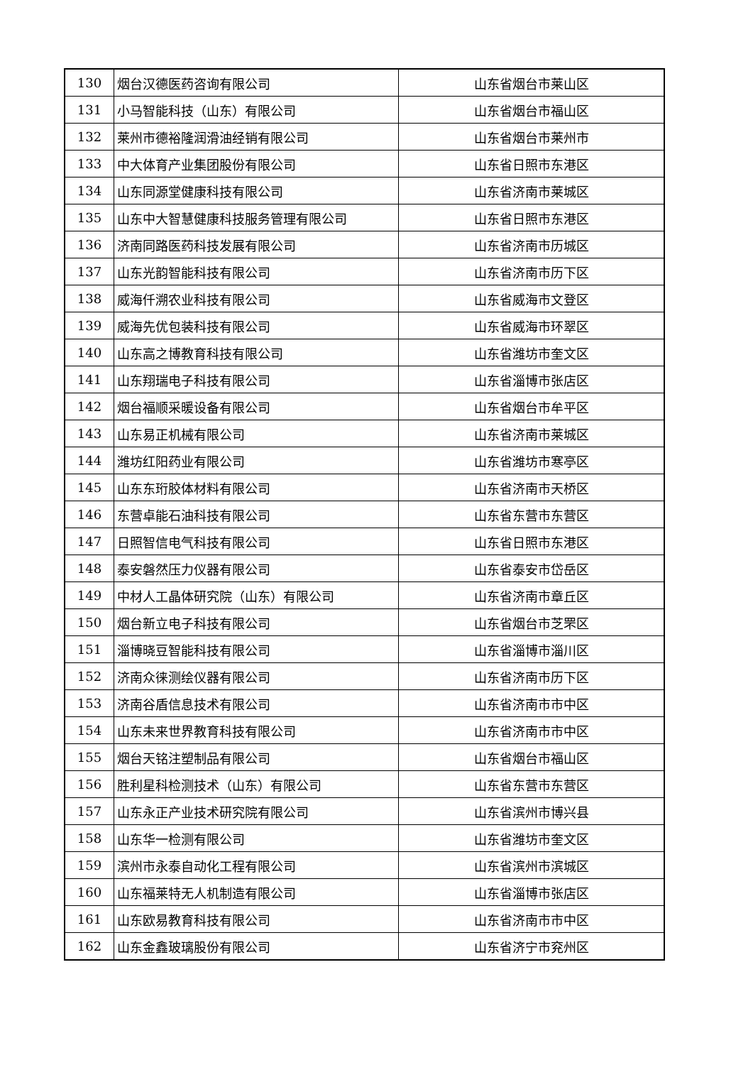| 130 | 烟台汉德医药咨询有限公司 | 山东省烟台市莱山区 |
| 131 | 小马智能科技（山东）有限公司 | 山东省烟台市福山区 |
| 132 | 莱州市德裕隆润滑油经销有限公司 | 山东省烟台市莱州市 |
| 133 | 中大体育产业集团股份有限公司 | 山东省日照市东港区 |
| 134 | 山东同源堂健康科技有限公司 | 山东省济南市莱城区 |
| 135 | 山东中大智慧健康科技服务管理有限公司 | 山东省日照市东港区 |
| 136 | 济南同路医药科技发展有限公司 | 山东省济南市历城区 |
| 137 | 山东光韵智能科技有限公司 | 山东省济南市历下区 |
| 138 | 威海仟溯农业科技有限公司 | 山东省威海市文登区 |
| 139 | 威海先优包装科技有限公司 | 山东省威海市环翠区 |
| 140 | 山东高之博教育科技有限公司 | 山东省潍坊市奎文区 |
| 141 | 山东翔瑞电子科技有限公司 | 山东省淄博市张店区 |
| 142 | 烟台福顺采暖设备有限公司 | 山东省烟台市牟平区 |
| 143 | 山东易正机械有限公司 | 山东省济南市莱城区 |
| 144 | 潍坊红阳药业有限公司 | 山东省潍坊市寒亭区 |
| 145 | 山东东珩胶体材料有限公司 | 山东省济南市天桥区 |
| 146 | 东营卓能石油科技有限公司 | 山东省东营市东营区 |
| 147 | 日照智信电气科技有限公司 | 山东省日照市东港区 |
| 148 | 泰安磐然压力仪器有限公司 | 山东省泰安市岱岳区 |
| 149 | 中材人工晶体研究院（山东）有限公司 | 山东省济南市章丘区 |
| 150 | 烟台新立电子科技有限公司 | 山东省烟台市芝罘区 |
| 151 | 淄博晓豆智能科技有限公司 | 山东省淄博市淄川区 |
| 152 | 济南众徕测绘仪器有限公司 | 山东省济南市历下区 |
| 153 | 济南谷盾信息技术有限公司 | 山东省济南市市中区 |
| 154 | 山东未来世界教育科技有限公司 | 山东省济南市市中区 |
| 155 | 烟台天铭注塑制品有限公司 | 山东省烟台市福山区 |
| 156 | 胜利星科检测技术（山东）有限公司 | 山东省东营市东营区 |
| 157 | 山东永正产业技术研究院有限公司 | 山东省滨州市博兴县 |
| 158 | 山东华一检测有限公司 | 山东省潍坊市奎文区 |
| 159 | 滨州市永泰自动化工程有限公司 | 山东省滨州市滨城区 |
| 160 | 山东福莱特无人机制造有限公司 | 山东省淄博市张店区 |
| 161 | 山东欧易教育科技有限公司 | 山东省济南市市中区 |
| 162 | 山东金鑫玻璃股份有限公司 | 山东省济宁市兖州区 |